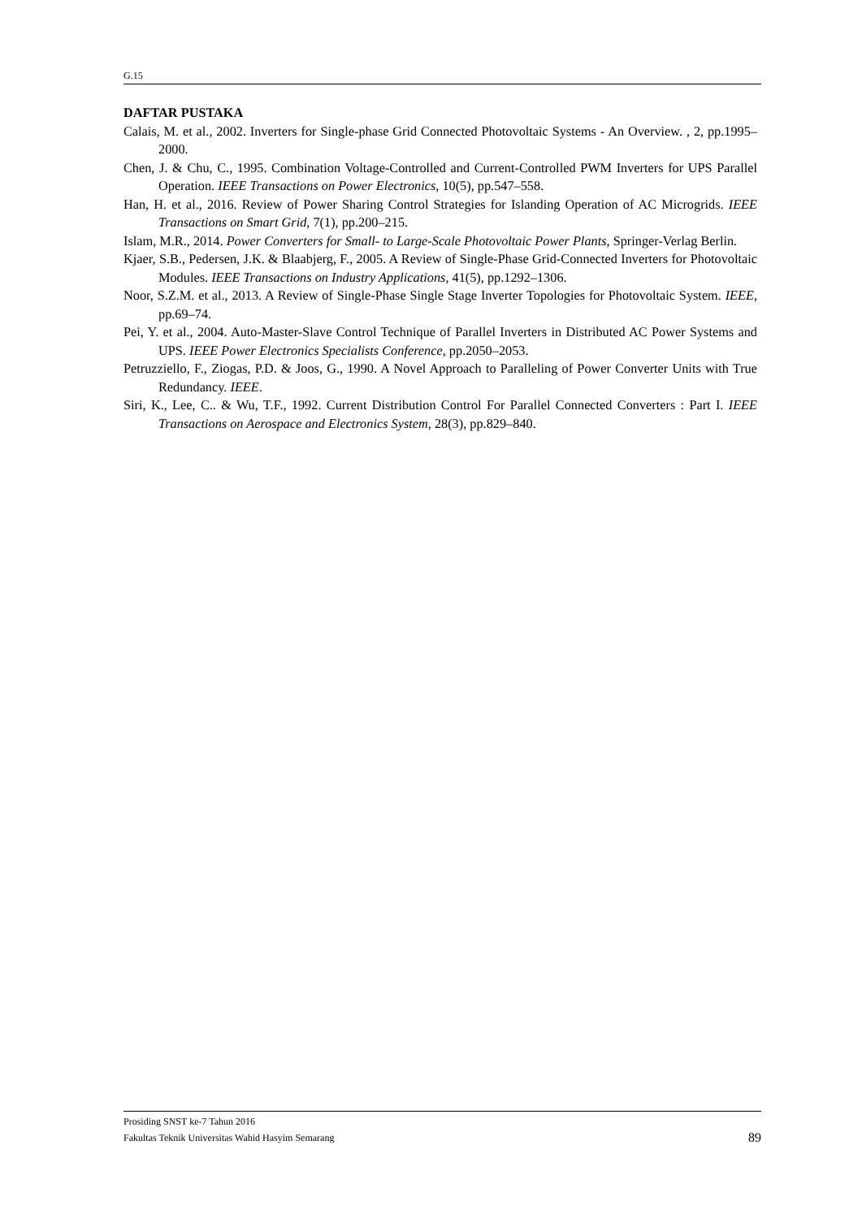G.15
DAFTAR PUSTAKA
Calais, M. et al., 2002. Inverters for Single-phase Grid Connected Photovoltaic Systems - An Overview. , 2, pp.1995–2000.
Chen, J. & Chu, C., 1995. Combination Voltage-Controlled and Current-Controlled PWM Inverters for UPS Parallel Operation. IEEE Transactions on Power Electronics, 10(5), pp.547–558.
Han, H. et al., 2016. Review of Power Sharing Control Strategies for Islanding Operation of AC Microgrids. IEEE Transactions on Smart Grid, 7(1), pp.200–215.
Islam, M.R., 2014. Power Converters for Small- to Large-Scale Photovoltaic Power Plants, Springer-Verlag Berlin.
Kjaer, S.B., Pedersen, J.K. & Blaabjerg, F., 2005. A Review of Single-Phase Grid-Connected Inverters for Photovoltaic Modules. IEEE Transactions on Industry Applications, 41(5), pp.1292–1306.
Noor, S.Z.M. et al., 2013. A Review of Single-Phase Single Stage Inverter Topologies for Photovoltaic System. IEEE, pp.69–74.
Pei, Y. et al., 2004. Auto-Master-Slave Control Technique of Parallel Inverters in Distributed AC Power Systems and UPS. IEEE Power Electronics Specialists Conference, pp.2050–2053.
Petruzziello, F., Ziogas, P.D. & Joos, G., 1990. A Novel Approach to Paralleling of Power Converter Units with True Redundancy. IEEE.
Siri, K., Lee, C.. & Wu, T.F., 1992. Current Distribution Control For Parallel Connected Converters : Part I. IEEE Transactions on Aerospace and Electronics System, 28(3), pp.829–840.
Prosiding SNST ke-7 Tahun 2016
Fakultas Teknik Universitas Wahid Hasyim Semarang 89